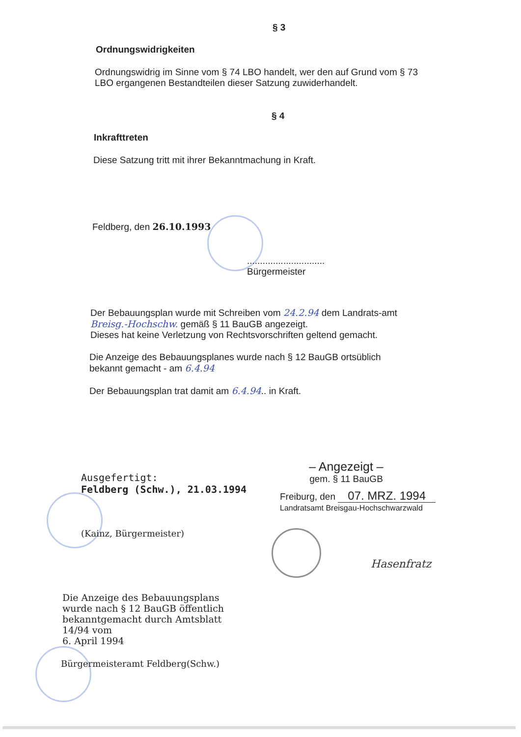§ 3
Ordnungswidrigkeiten
Ordnungswidrig im Sinne vom § 74 LBO handelt, wer den auf Grund vom § 73 LBO ergangenen Bestandteilen dieser Satzung zuwiderhandelt.
§ 4
Inkrafttreten
Diese Satzung tritt mit ihrer Bekanntmachung in Kraft.
Feldberg, den 26.10.1993
..............................
Bürgermeister
Der Bebauungsplan wurde mit Schreiben vom 24.2.94 dem Landrats-amt Breisg.-Hochschw. gemäß § 11 BauGB angezeigt.
Dieses hat keine Verletzung von Rechtsvorschriften geltend gemacht.
Die Anzeige des Bebauungsplanes wurde nach § 12 BauGB ortsüblich bekannt gemacht - am 6.4.94
Der Bebauungsplan trat damit am 6.4.94.. in Kraft.
Ausgefertigt:
Feldberg (Schw.), 21.03.1994
(Kainz, Bürgermeister)
– Angezeigt –
gem. § 11 BauGB
Freiburg, den 07. MRZ. 1994
Landratsamt Breisgau-Hochschwarzwald
Hasenfratz
Die Anzeige des Bebauungsplans wurde nach § 12 BauGB öffentlich bekanntgemacht durch Amtsblatt 14/94 vom
6. April 1994
Bürgermeisteramt Feldberg(Schw.)